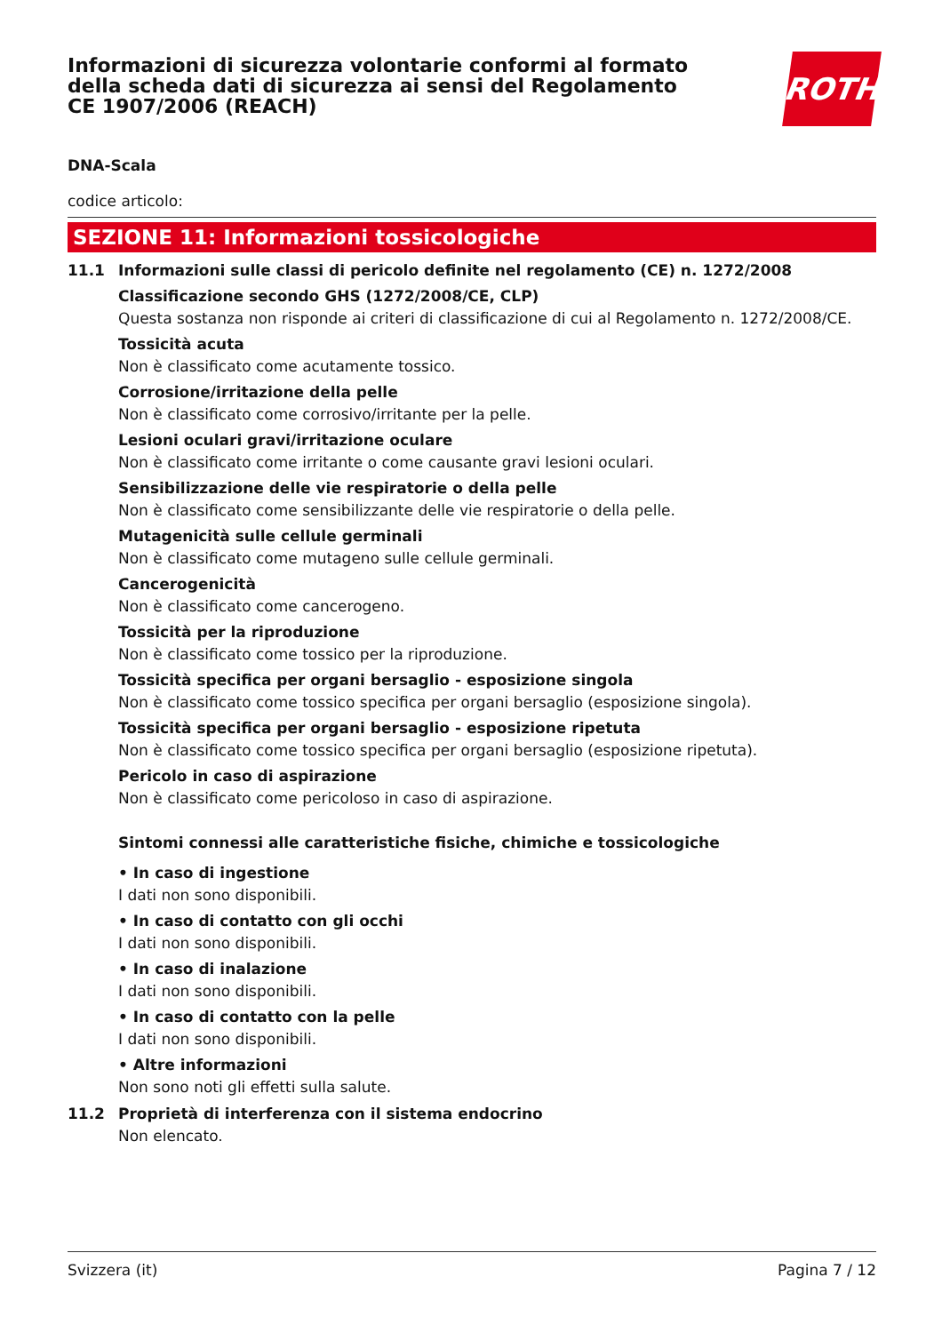Informazioni di sicurezza volontarie conformi al formato della scheda dati di sicurezza ai sensi del Regolamento CE 1907/2006 (REACH)
ROTH
DNA-Scala
codice articolo:
SEZIONE 11: Informazioni tossicologiche
11.1 Informazioni sulle classi di pericolo definite nel regolamento (CE) n. 1272/2008
Classificazione secondo GHS (1272/2008/CE, CLP)
Questa sostanza non risponde ai criteri di classificazione di cui al Regolamento n. 1272/2008/CE.
Tossicità acuta
Non è classificato come acutamente tossico.
Corrosione/irritazione della pelle
Non è classificato come corrosivo/irritante per la pelle.
Lesioni oculari gravi/irritazione oculare
Non è classificato come irritante o come causante gravi lesioni oculari.
Sensibilizzazione delle vie respiratorie o della pelle
Non è classificato come sensibilizzante delle vie respiratorie o della pelle.
Mutagenicità sulle cellule germinali
Non è classificato come mutageno sulle cellule germinali.
Cancerogenicità
Non è classificato come cancerogeno.
Tossicità per la riproduzione
Non è classificato come tossico per la riproduzione.
Tossicità specifica per organi bersaglio - esposizione singola
Non è classificato come tossico specifica per organi bersaglio (esposizione singola).
Tossicità specifica per organi bersaglio - esposizione ripetuta
Non è classificato come tossico specifica per organi bersaglio (esposizione ripetuta).
Pericolo in caso di aspirazione
Non è classificato come pericoloso in caso di aspirazione.
Sintomi connessi alle caratteristiche fisiche, chimiche e tossicologiche
• In caso di ingestione
I dati non sono disponibili.
• In caso di contatto con gli occhi
I dati non sono disponibili.
• In caso di inalazione
I dati non sono disponibili.
• In caso di contatto con la pelle
I dati non sono disponibili.
• Altre informazioni
Non sono noti gli effetti sulla salute.
11.2 Proprietà di interferenza con il sistema endocrino
Non elencato.
Svizzera (it) Pagina 7 / 12